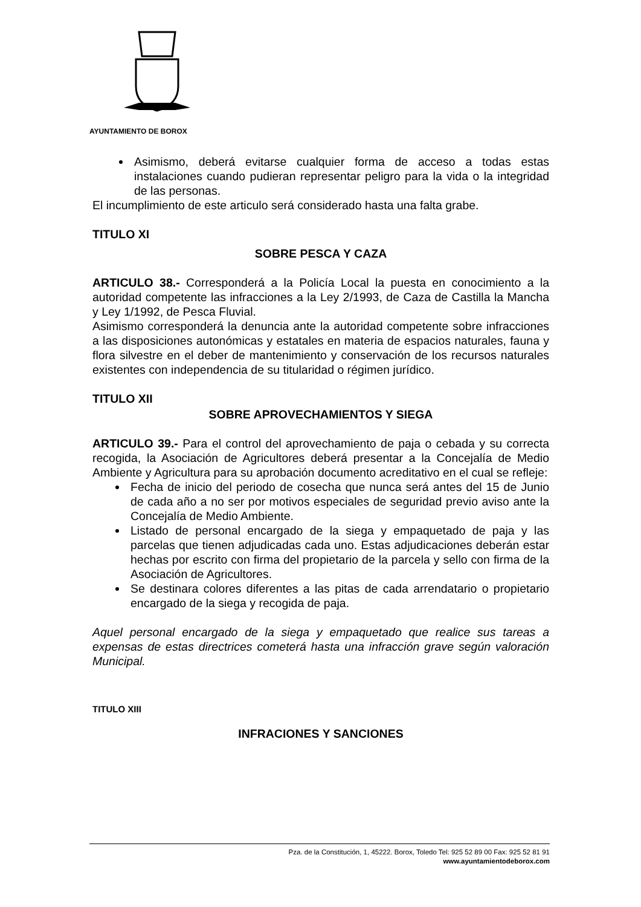AYUNTAMIENTO DE BOROX
Asimismo, deberá evitarse cualquier forma de acceso a todas estas instalaciones cuando pudieran representar peligro para la vida o la integridad de las personas.
El incumplimiento de este articulo será considerado hasta una falta grabe.
TITULO XI
SOBRE PESCA Y CAZA
ARTICULO 38.- Corresponderá a la Policía Local la puesta en conocimiento a la autoridad competente las infracciones a la Ley 2/1993, de Caza de Castilla la Mancha y Ley 1/1992, de Pesca Fluvial.
Asimismo corresponderá la denuncia ante la autoridad competente sobre infracciones a las disposiciones autonómicas y estatales en materia de espacios naturales, fauna y flora silvestre en el deber de mantenimiento y conservación de los recursos naturales existentes con independencia de su titularidad o régimen jurídico.
TITULO XII
SOBRE APROVECHAMIENTOS Y SIEGA
ARTICULO 39.- Para el control del aprovechamiento de paja o cebada y su correcta recogida, la Asociación de Agricultores deberá presentar a la Concejalía de Medio Ambiente y Agricultura para su aprobación documento acreditativo en el cual se refleje:
Fecha de inicio del periodo de cosecha que nunca será antes del 15 de Junio de cada año a no ser por motivos especiales de seguridad previo aviso ante la Concejalía de Medio Ambiente.
Listado de personal encargado de la siega y empaquetado de paja y las parcelas que tienen adjudicadas cada uno. Estas adjudicaciones deberán estar hechas por escrito con firma del propietario de la parcela y sello con firma de la Asociación de Agricultores.
Se destinara colores diferentes a las pitas de cada arrendatario o propietario encargado de la siega y recogida de paja.
Aquel personal encargado de la siega y empaquetado que realice sus tareas a expensas de estas directrices cometerá hasta una infracción grave según valoración Municipal.
TITULO XIII
INFRACIONES Y SANCIONES
Pza. de la Constitución, 1, 45222. Borox, Toledo Tel: 925 52 89 00 Fax: 925 52 81 91
www.ayuntamientodeborox.com